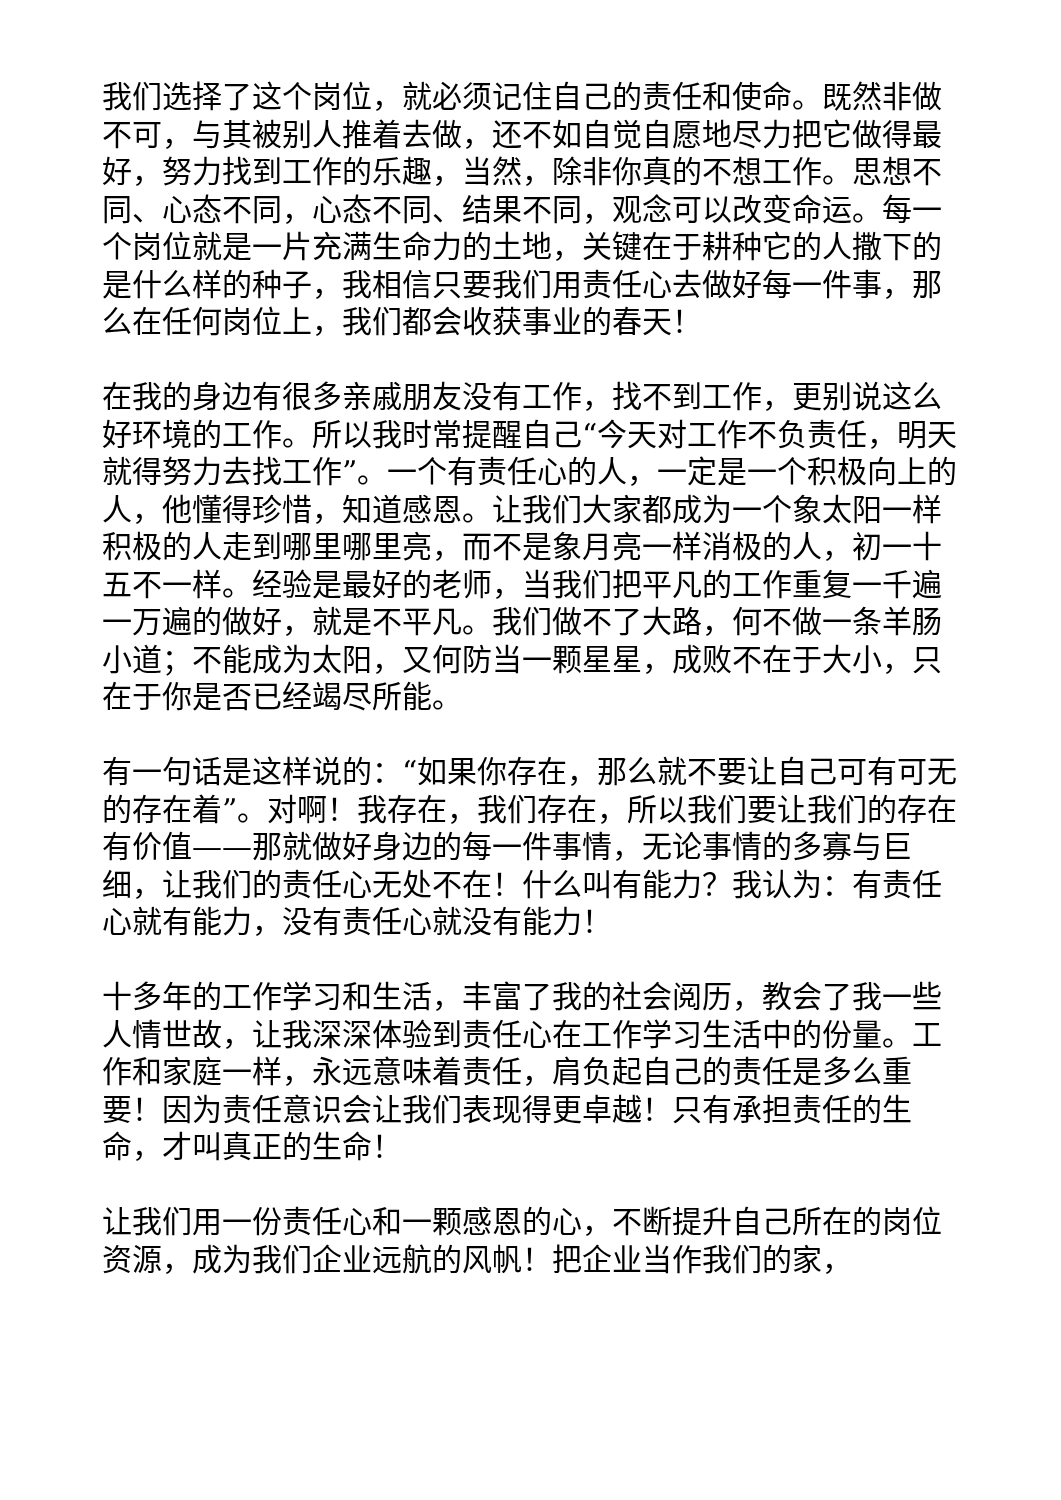我们选择了这个岗位，就必须记住自己的责任和使命。既然非做不可，与其被别人推着去做，还不如自觉自愿地尽力把它做得最好，努力找到工作的乐趣，当然，除非你真的不想工作。思想不同、心态不同，心态不同、结果不同，观念可以改变命运。每一个岗位就是一片充满生命力的土地，关键在于耕种它的人撒下的是什么样的种子，我相信只要我们用责任心去做好每一件事，那么在任何岗位上，我们都会收获事业的春天！
在我的身边有很多亲戚朋友没有工作，找不到工作，更别说这么好环境的工作。所以我时常提醒自己“今天对工作不负责任，明天就得努力去找工作”。一个有责任心的人，一定是一个积极向上的人，他懂得珍惜，知道感恩。让我们大家都成为一个象太阳一样积极的人走到哪里哪里亮，而不是象月亮一样消极的人，初一十五不一样。经验是最好的老师，当我们把平凡的工作重复一千遍一万遍的做好，就是不平凡。我们做不了大路，何不做一条羊肠小道；不能成为太阳，又何防当一颗星星，成败不在于大小，只在于你是否已经竭尽所能。
有一句话是这样说的：“如果你存在，那么就不要让自己可有可无的存在着”。对啊！我存在，我们存在，所以我们要让我们的存在有价值——那就做好身边的每一件事情，无论事情的多寡与巨细，让我们的责任心无处不在！什么叫有能力？我认为：有责任心就有能力，没有责任心就没有能力！
十多年的工作学习和生活，丰富了我的社会阅历，教会了我一些人情世故，让我深深体验到责任心在工作学习生活中的份量。工作和家庭一样，永远意味着责任，肩负起自己的责任是多么重要！因为责任意识会让我们表现得更卓越！只有承担责任的生命，才叫真正的生命！
让我们用一份责任心和一颗感恩的心，不断提升自己所在的岗位资源，成为我们企业远航的风帆！把企业当作我们的家，